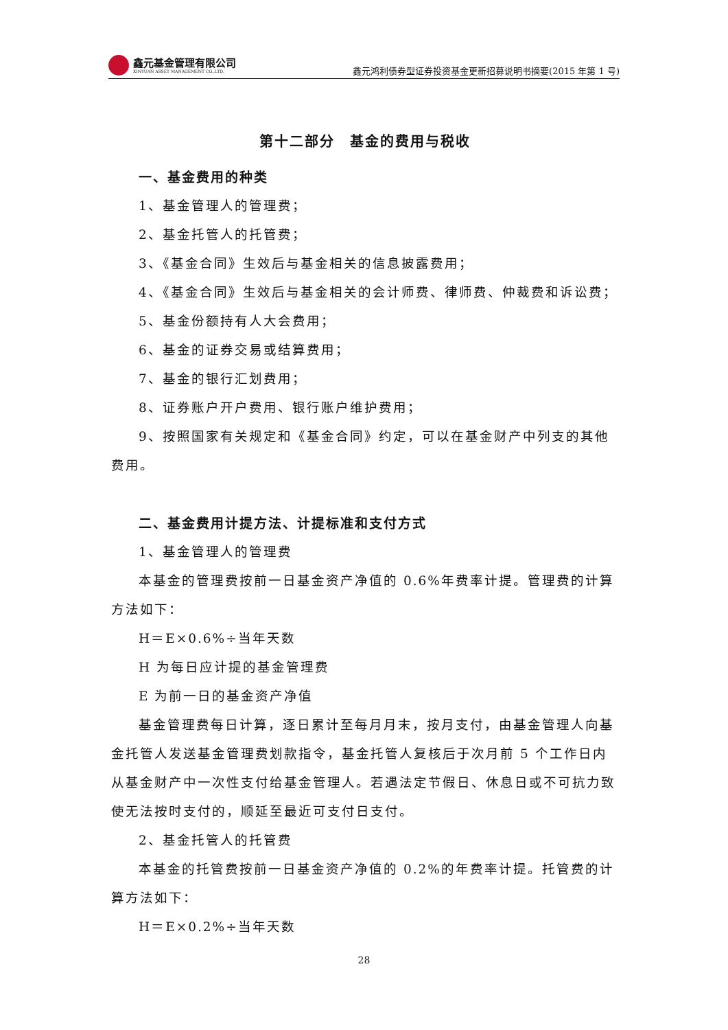鑫元基金管理有限公司
XINYUAN ASSET MANAGEMENT CO.,LTD.
鑫元鸿利债券型证券投资基金更新招募说明书摘要(2015 年第 1 号)
第十二部分　基金的费用与税收
一、基金费用的种类
1、基金管理人的管理费；
2、基金托管人的托管费；
3、《基金合同》生效后与基金相关的信息披露费用；
4、《基金合同》生效后与基金相关的会计师费、律师费、仲裁费和诉讼费；
5、基金份额持有人大会费用；
6、基金的证券交易或结算费用；
7、基金的银行汇划费用；
8、证券账户开户费用、银行账户维护费用；
9、按照国家有关规定和《基金合同》约定，可以在基金财产中列支的其他费用。
二、基金费用计提方法、计提标准和支付方式
1、基金管理人的管理费
本基金的管理费按前一日基金资产净值的 0.6%年费率计提。管理费的计算方法如下：
H＝E×0.6%÷当年天数
H 为每日应计提的基金管理费
E 为前一日的基金资产净值
基金管理费每日计算，逐日累计至每月月末，按月支付，由基金管理人向基金托管人发送基金管理费划款指令，基金托管人复核后于次月前 5 个工作日内从基金财产中一次性支付给基金管理人。若遇法定节假日、休息日或不可抗力致使无法按时支付的，顺延至最近可支付日支付。
2、基金托管人的托管费
本基金的托管费按前一日基金资产净值的 0.2%的年费率计提。托管费的计算方法如下：
H＝E×0.2%÷当年天数
28